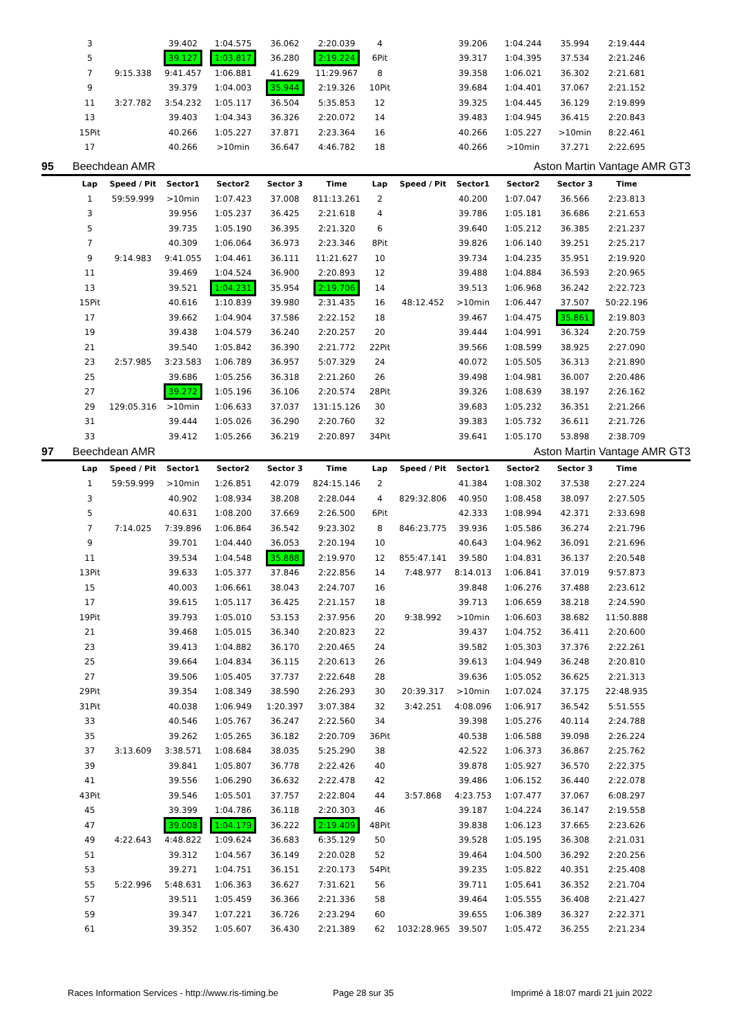| | 3 | | 39.402 | 1:04.575 | 36.062 | 2:20.039 | 4 | | 39.206 | 1:04.244 | 35.994 | 2:19.444 | |
| | 5 | | 39.127 | 1:03.817 | 36.280 | 2:19.224 | 6Pit | | 39.317 | 1:04.395 | 37.534 | 2:21.246 | |
| | 7 | 9:15.338 | 9:41.457 | 1:06.881 | 41.629 | 11:29.967 | 8 | | 39.358 | 1:06.021 | 36.302 | 2:21.681 | |
| | 9 | | 39.379 | 1:04.003 | 35.944 | 2:19.326 | 10Pit | | 39.684 | 1:04.401 | 37.067 | 2:21.152 | |
| | 11 | 3:27.782 | 3:54.232 | 1:05.117 | 36.504 | 5:35.853 | 12 | | 39.325 | 1:04.445 | 36.129 | 2:19.899 | |
| | 13 | | 39.403 | 1:04.343 | 36.326 | 2:20.072 | 14 | | 39.483 | 1:04.945 | 36.415 | 2:20.843 | |
| | 15Pit | | 40.266 | 1:05.227 | 37.871 | 2:23.364 | 16 | | 40.266 | 1:05.227 | >10min | 8:22.461 | |
| | 17 | | 40.266 | >10min | 36.647 | 4:46.782 | 18 | | 40.266 | >10min | 37.271 | 2:22.695 | |
| 95 | Beechdean AMR | | | | | | | | Aston Martin Vantage AMR GT3 | | | | |
| | Lap | Speed / Pit | Sector1 | Sector2 | Sector 3 | Time | Lap | Speed / Pit | Sector1 | Sector2 | Sector 3 | Time | |
| | 1 | 59:59.999 | >10min | 1:07.423 | 37.008 | 811:13.261 | 2 | | 40.200 | 1:07.047 | 36.566 | 2:23.813 | |
| | 3 | | 39.956 | 1:05.237 | 36.425 | 2:21.618 | 4 | | 39.786 | 1:05.181 | 36.686 | 2:21.653 | |
| | 5 | | 39.735 | 1:05.190 | 36.395 | 2:21.320 | 6 | | 39.640 | 1:05.212 | 36.385 | 2:21.237 | |
| | 7 | | 40.309 | 1:06.064 | 36.973 | 2:23.346 | 8Pit | | 39.826 | 1:06.140 | 39.251 | 2:25.217 | |
| | 9 | 9:14.983 | 9:41.055 | 1:04.461 | 36.111 | 11:21.627 | 10 | | 39.734 | 1:04.235 | 35.951 | 2:19.920 | |
| | 11 | | 39.469 | 1:04.524 | 36.900 | 2:20.893 | 12 | | 39.488 | 1:04.884 | 36.593 | 2:20.965 | |
| | 13 | | 39.521 | 1:04.231 | 35.954 | 2:19.706 | 14 | | 39.513 | 1:06.968 | 36.242 | 2:22.723 | |
| | 15Pit | | 40.616 | 1:10.839 | 39.980 | 2:31.435 | 16 | 48:12.452 | >10min | 1:06.447 | 37.507 | 50:22.196 | |
| | 17 | | 39.662 | 1:04.904 | 37.586 | 2:22.152 | 18 | | 39.467 | 1:04.475 | 35.861 | 2:19.803 | |
| | 19 | | 39.438 | 1:04.579 | 36.240 | 2:20.257 | 20 | | 39.444 | 1:04.991 | 36.324 | 2:20.759 | |
| | 21 | | 39.540 | 1:05.842 | 36.390 | 2:21.772 | 22Pit | | 39.566 | 1:08.599 | 38.925 | 2:27.090 | |
| | 23 | 2:57.985 | 3:23.583 | 1:06.789 | 36.957 | 5:07.329 | 24 | | 40.072 | 1:05.505 | 36.313 | 2:21.890 | |
| | 25 | | 39.686 | 1:05.256 | 36.318 | 2:21.260 | 26 | | 39.498 | 1:04.981 | 36.007 | 2:20.486 | |
| | 27 | | 39.272 | 1:05.196 | 36.106 | 2:20.574 | 28Pit | | 39.326 | 1:08.639 | 38.197 | 2:26.162 | |
| | 29 | 129:05.316 | >10min | 1:06.633 | 37.037 | 131:15.126 | 30 | | 39.683 | 1:05.232 | 36.351 | 2:21.266 | |
| | 31 | | 39.444 | 1:05.026 | 36.290 | 2:20.760 | 32 | | 39.383 | 1:05.732 | 36.611 | 2:21.726 | |
| | 33 | | 39.412 | 1:05.266 | 36.219 | 2:20.897 | 34Pit | | 39.641 | 1:05.170 | 53.898 | 2:38.709 | |
| 97 | Beechdean AMR | | | | | | | | Aston Martin Vantage AMR GT3 | | | | |
| | Lap | Speed / Pit | Sector1 | Sector2 | Sector 3 | Time | Lap | Speed / Pit | Sector1 | Sector2 | Sector 3 | Time | |
| | 1 | 59:59.999 | >10min | 1:26.851 | 42.079 | 824:15.146 | 2 | | 41.384 | 1:08.302 | 37.538 | 2:27.224 | |
| | 3 | | 40.902 | 1:08.934 | 38.208 | 2:28.044 | 4 | 829:32.806 | 40.950 | 1:08.458 | 38.097 | 2:27.505 | |
| | 5 | | 40.631 | 1:08.200 | 37.669 | 2:26.500 | 6Pit | | 42.333 | 1:08.994 | 42.371 | 2:33.698 | |
| | 7 | 7:14.025 | 7:39.896 | 1:06.864 | 36.542 | 9:23.302 | 8 | 846:23.775 | 39.936 | 1:05.586 | 36.274 | 2:21.796 | |
| | 9 | | 39.701 | 1:04.440 | 36.053 | 2:20.194 | 10 | | 40.643 | 1:04.962 | 36.091 | 2:21.696 | |
| | 11 | | 39.534 | 1:04.548 | 35.888 | 2:19.970 | 12 | 855:47.141 | 39.580 | 1:04.831 | 36.137 | 2:20.548 | |
| | 13Pit | | 39.633 | 1:05.377 | 37.846 | 2:22.856 | 14 | 7:48.977 | 8:14.013 | 1:06.841 | 37.019 | 9:57.873 | |
| | 15 | | 40.003 | 1:06.661 | 38.043 | 2:24.707 | 16 | | 39.848 | 1:06.276 | 37.488 | 2:23.612 | |
| | 17 | | 39.615 | 1:05.117 | 36.425 | 2:21.157 | 18 | | 39.713 | 1:06.659 | 38.218 | 2:24.590 | |
| | 19Pit | | 39.793 | 1:05.010 | 53.153 | 2:37.956 | 20 | 9:38.992 | >10min | 1:06.603 | 38.682 | 11:50.888 | |
| | 21 | | 39.468 | 1:05.015 | 36.340 | 2:20.823 | 22 | | 39.437 | 1:04.752 | 36.411 | 2:20.600 | |
| | 23 | | 39.413 | 1:04.882 | 36.170 | 2:20.465 | 24 | | 39.582 | 1:05.303 | 37.376 | 2:22.261 | |
| | 25 | | 39.664 | 1:04.834 | 36.115 | 2:20.613 | 26 | | 39.613 | 1:04.949 | 36.248 | 2:20.810 | |
| | 27 | | 39.506 | 1:05.405 | 37.737 | 2:22.648 | 28 | | 39.636 | 1:05.052 | 36.625 | 2:21.313 | |
| | 29Pit | | 39.354 | 1:08.349 | 38.590 | 2:26.293 | 30 | 20:39.317 | >10min | 1:07.024 | 37.175 | 22:48.935 | |
| | 31Pit | | 40.038 | 1:06.949 | 1:20.397 | 3:07.384 | 32 | 3:42.251 | 4:08.096 | 1:06.917 | 36.542 | 5:51.555 | |
| | 33 | | 40.546 | 1:05.767 | 36.247 | 2:22.560 | 34 | | 39.398 | 1:05.276 | 40.114 | 2:24.788 | |
| | 35 | | 39.262 | 1:05.265 | 36.182 | 2:20.709 | 36Pit | | 40.538 | 1:06.588 | 39.098 | 2:26.224 | |
| | 37 | 3:13.609 | 3:38.571 | 1:08.684 | 38.035 | 5:25.290 | 38 | | 42.522 | 1:06.373 | 36.867 | 2:25.762 | |
| | 39 | | 39.841 | 1:05.807 | 36.778 | 2:22.426 | 40 | | 39.878 | 1:05.927 | 36.570 | 2:22.375 | |
| | 41 | | 39.556 | 1:06.290 | 36.632 | 2:22.478 | 42 | | 39.486 | 1:06.152 | 36.440 | 2:22.078 | |
| | 43Pit | | 39.546 | 1:05.501 | 37.757 | 2:22.804 | 44 | 3:57.868 | 4:23.753 | 1:07.477 | 37.067 | 6:08.297 | |
| | 45 | | 39.399 | 1:04.786 | 36.118 | 2:20.303 | 46 | | 39.187 | 1:04.224 | 36.147 | 2:19.558 | |
| | 47 | | 39.008 | 1:04.179 | 36.222 | 2:19.409 | 48Pit | | 39.838 | 1:06.123 | 37.665 | 2:23.626 | |
| | 49 | 4:22.643 | 4:48.822 | 1:09.624 | 36.683 | 6:35.129 | 50 | | 39.528 | 1:05.195 | 36.308 | 2:21.031 | |
| | 51 | | 39.312 | 1:04.567 | 36.149 | 2:20.028 | 52 | | 39.464 | 1:04.500 | 36.292 | 2:20.256 | |
| | 53 | | 39.271 | 1:04.751 | 36.151 | 2:20.173 | 54Pit | | 39.235 | 1:05.822 | 40.351 | 2:25.408 | |
| | 55 | 5:22.996 | 5:48.631 | 1:06.363 | 36.627 | 7:31.621 | 56 | | 39.711 | 1:05.641 | 36.352 | 2:21.704 | |
| | 57 | | 39.511 | 1:05.459 | 36.366 | 2:21.336 | 58 | | 39.464 | 1:05.555 | 36.408 | 2:21.427 | |
| | 59 | | 39.347 | 1:07.221 | 36.726 | 2:23.294 | 60 | | 39.655 | 1:06.389 | 36.327 | 2:22.371 | |
| | 61 | | 39.352 | 1:05.607 | 36.430 | 2:21.389 | 62 | 1032:28.965 | 39.507 | 1:05.472 | 36.255 | 2:21.234 | |
Races Information Services - http://www.ris-timing.be
Page 28 sur 35
Imprimé à 18:07 mardi 21 juin 2022